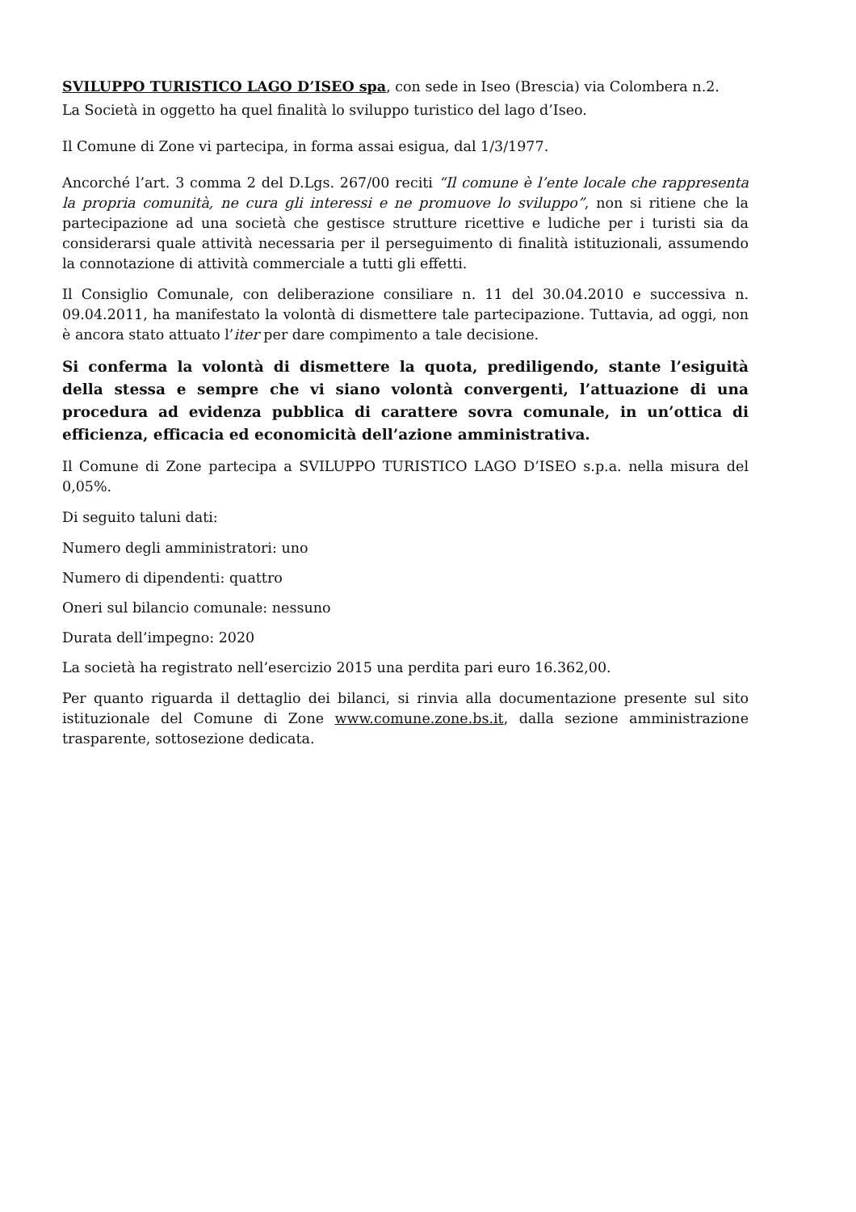SVILUPPO TURISTICO LAGO D’ISEO spa, con sede in Iseo (Brescia) via Colombera n.2.
La Società in oggetto ha quel finalità lo sviluppo turistico del lago d’Iseo.
Il Comune di Zone vi partecipa, in forma assai esigua, dal 1/3/1977.
Ancorché l’art. 3 comma 2 del D.Lgs. 267/00 reciti “Il comune è l’ente locale che rappresenta la propria comunità, ne cura gli interessi e ne promuove lo sviluppo”, non si ritiene che la partecipazione ad una società che gestisce strutture ricettive e ludiche per i turisti sia da considerarsi quale attività necessaria per il perseguimento di finalità istituzionali, assumendo la connotazione di attività commerciale a tutti gli effetti.
Il Consiglio Comunale, con deliberazione consiliare n. 11 del 30.04.2010 e successiva n. 09.04.2011, ha manifestato la volontà di dismettere tale partecipazione. Tuttavia, ad oggi, non è ancora stato attuato l’iter per dare compimento a tale decisione.
Si conferma la volontà di dismettere la quota, prediligendo, stante l’esiguità della stessa e sempre che vi siano volontà convergenti, l’attuazione di una procedura ad evidenza pubblica di carattere sovra comunale, in un’ottica di efficienza, efficacia ed economicità dell’azione amministrativa.
Il Comune di Zone partecipa a SVILUPPO TURISTICO LAGO D’ISEO s.p.a. nella misura del 0,05%.
Di seguito taluni dati:
Numero degli amministratori: uno
Numero di dipendenti: quattro
Oneri sul bilancio comunale: nessuno
Durata dell’impegno: 2020
La società ha registrato nell’esercizio 2015 una perdita pari euro 16.362,00.
Per quanto riguarda il dettaglio dei bilanci, si rinvia alla documentazione presente sul sito istituzionale del Comune di Zone www.comune.zone.bs.it, dalla sezione amministrazione trasparente, sottosezione dedicata.